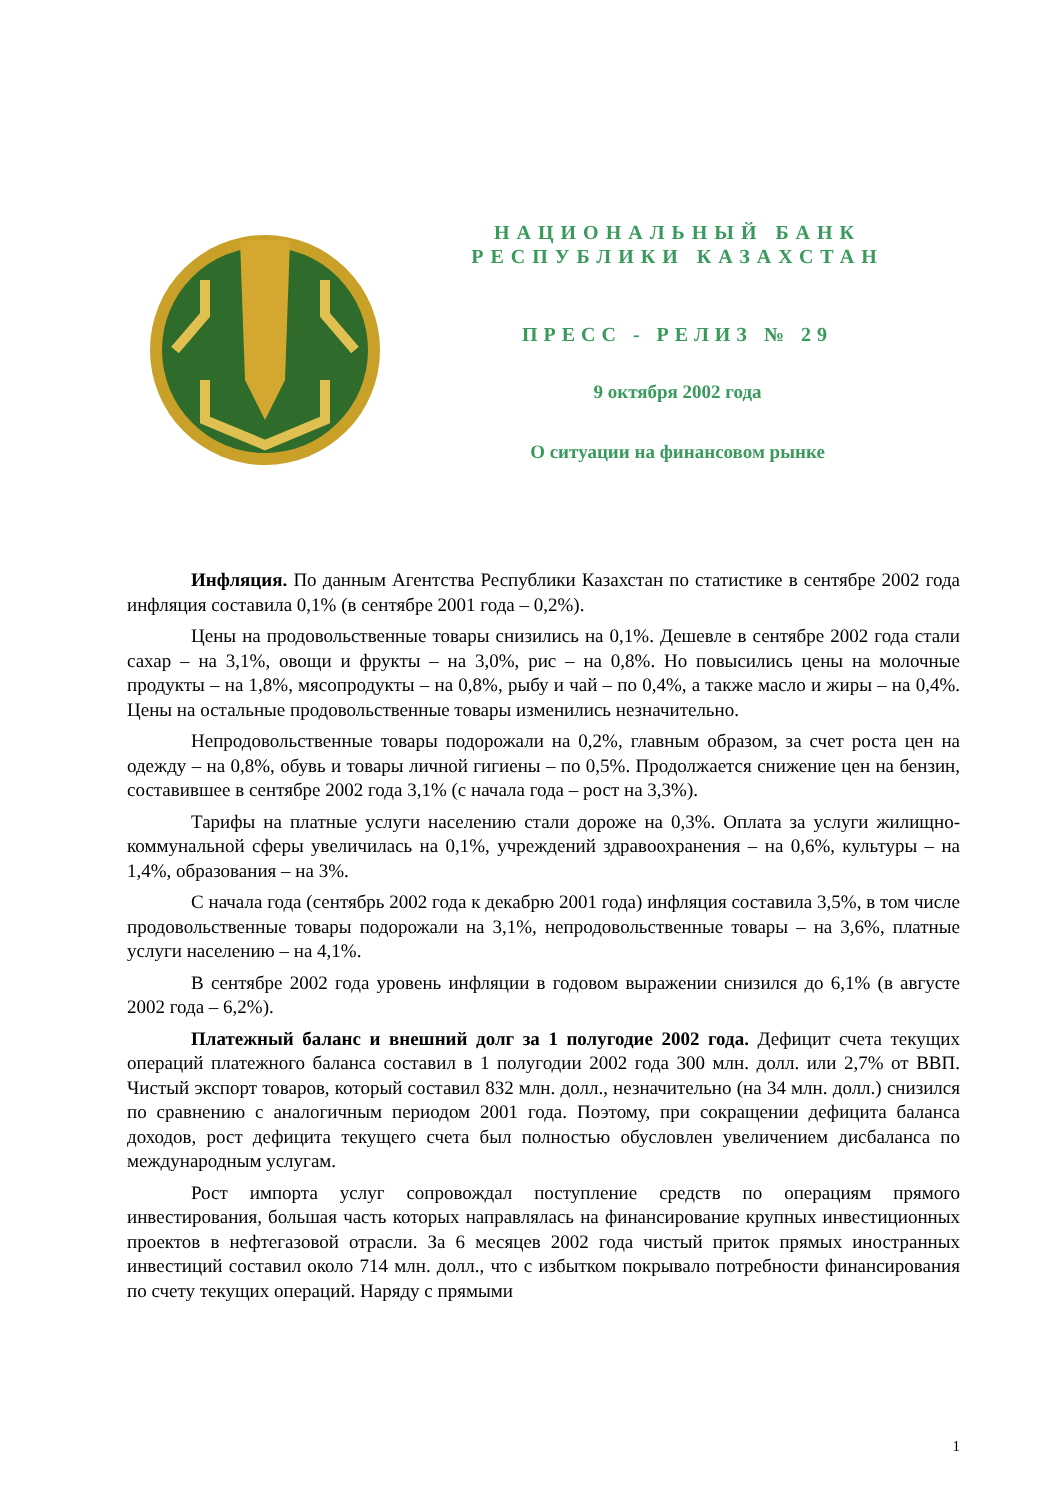НАЦИОНАЛЬНЫЙ БАНК
РЕСПУБЛИКИ КАЗАХСТАН
ПРЕСС - РЕЛИЗ № 29
9 октября 2002 года
О ситуации на финансовом рынке
Инфляция. По данным Агентства Республики Казахстан по статистике в сентябре 2002 года инфляция составила 0,1% (в сентябре 2001 года – 0,2%).
Цены на продовольственные товары снизились на 0,1%. Дешевле в сентябре 2002 года стали сахар – на 3,1%, овощи и фрукты – на 3,0%, рис – на 0,8%. Но повысились цены на молочные продукты – на 1,8%, мясопродукты – на 0,8%, рыбу и чай – по 0,4%, а также масло и жиры – на 0,4%. Цены на остальные продовольственные товары изменились незначительно.
Непродовольственные товары подорожали на 0,2%, главным образом, за счет роста цен на одежду – на 0,8%, обувь и товары личной гигиены – по 0,5%. Продолжается снижение цен на бензин, составившее в сентябре 2002 года 3,1% (с начала года – рост на 3,3%).
Тарифы на платные услуги населению стали дороже на 0,3%. Оплата за услуги жилищно-коммунальной сферы увеличилась на 0,1%, учреждений здравоохранения – на 0,6%, культуры – на 1,4%, образования – на 3%.
С начала года (сентябрь 2002 года к декабрю 2001 года) инфляция составила 3,5%, в том числе продовольственные товары подорожали на 3,1%, непродовольственные товары – на 3,6%, платные услуги населению – на 4,1%.
В сентябре 2002 года уровень инфляции в годовом выражении снизился до 6,1% (в августе 2002 года – 6,2%).
Платежный баланс и внешний долг за 1 полугодие 2002 года. Дефицит счета текущих операций платежного баланса составил в 1 полугодии 2002 года 300 млн. долл. или 2,7% от ВВП. Чистый экспорт товаров, который составил 832 млн. долл., незначительно (на 34 млн. долл.) снизился по сравнению с аналогичным периодом 2001 года. Поэтому, при сокращении дефицита баланса доходов, рост дефицита текущего счета был полностью обусловлен увеличением дисбаланса по международным услугам.
Рост импорта услуг сопровождал поступление средств по операциям прямого инвестирования, большая часть которых направлялась на финансирование крупных инвестиционных проектов в нефтегазовой отрасли. За 6 месяцев 2002 года чистый приток прямых иностранных инвестиций составил около 714 млн. долл., что с избытком покрывало потребности финансирования по счету текущих операций. Наряду с прямыми
1